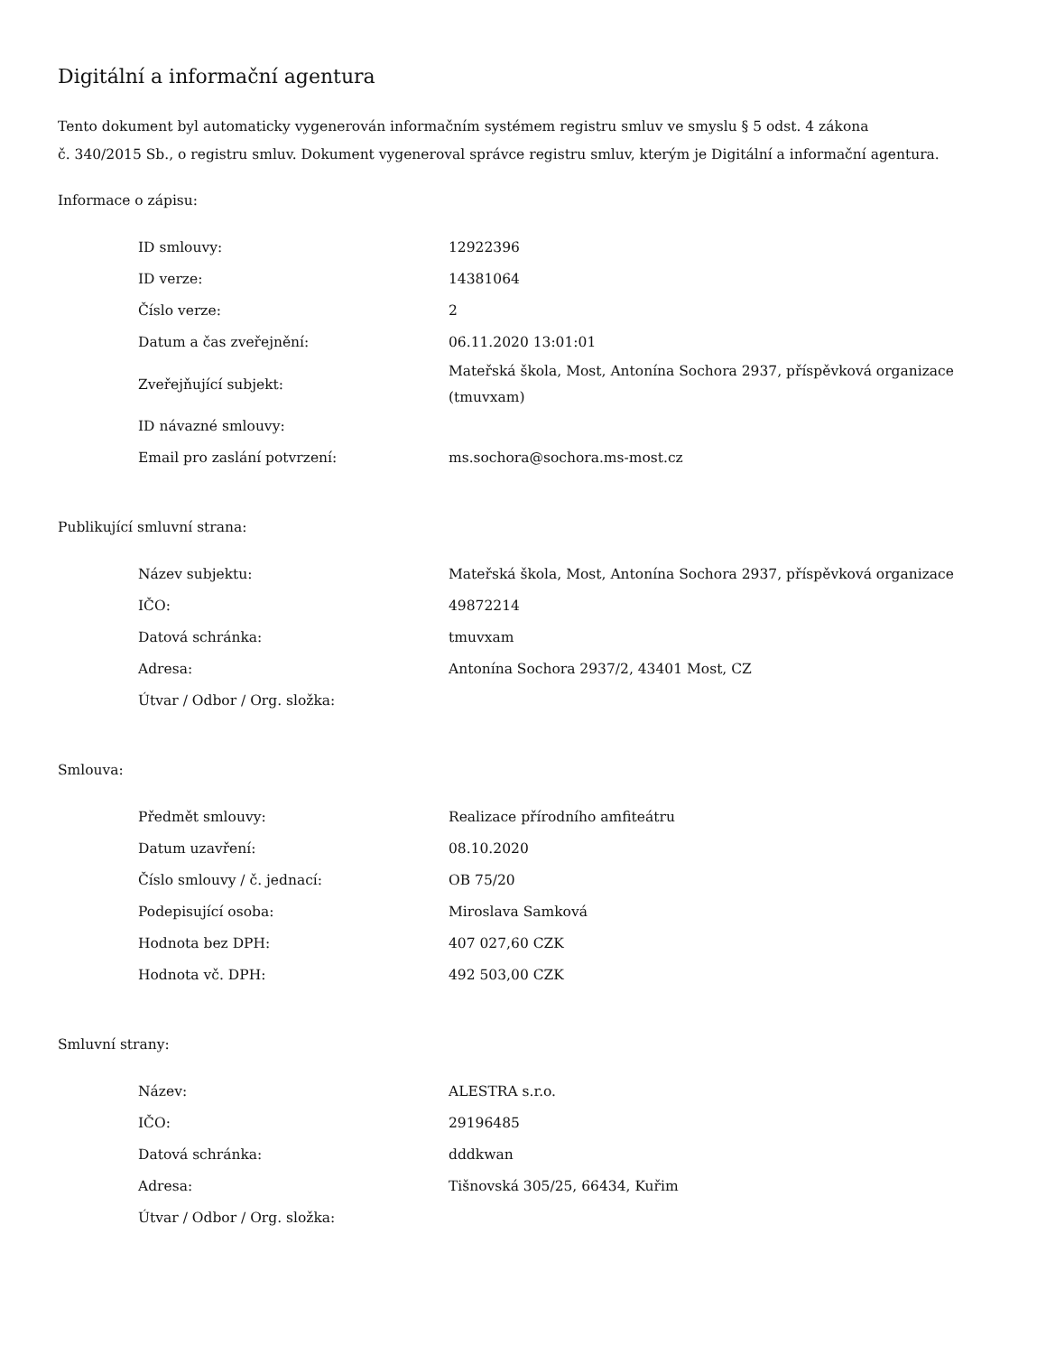Digitální a informační agentura
Tento dokument byl automaticky vygenerován informačním systémem registru smluv ve smyslu § 5 odst. 4 zákona
č. 340/2015 Sb., o registru smluv. Dokument vygeneroval správce registru smluv, kterým je Digitální a informační agentura.
Informace o zápisu:
| ID smlouvy: | 12922396 |
| ID verze: | 14381064 |
| Číslo verze: | 2 |
| Datum a čas zveřejnění: | 06.11.2020 13:01:01 |
| Zveřejňující subjekt: | Mateřská škola, Most, Antonína Sochora 2937, příspěvková organizace (tmuvxam) |
| ID návazné smlouvy: | |
| Email pro zaslání potvrzení: | ms.sochora@sochora.ms-most.cz |
Publikující smluvní strana:
| Název subjektu: | Mateřská škola, Most, Antonína Sochora 2937, příspěvková organizace |
| IČO: | 49872214 |
| Datová schránka: | tmuvxam |
| Adresa: | Antonína Sochora 2937/2, 43401 Most, CZ |
| Útvar / Odbor / Org. složka: | |
Smlouva:
| Předmět smlouvy: | Realizace přírodního amfiteátru |
| Datum uzavření: | 08.10.2020 |
| Číslo smlouvy / č. jednací: | OB 75/20 |
| Podepisující osoba: | Miroslava Samková |
| Hodnota bez DPH: | 407 027,60 CZK |
| Hodnota vč. DPH: | 492 503,00 CZK |
Smluvní strany:
| Název: | ALESTRA s.r.o. |
| IČO: | 29196485 |
| Datová schránka: | dddkwan |
| Adresa: | Tišnovská 305/25, 66434, Kuřim |
| Útvar / Odbor / Org. složka: | |